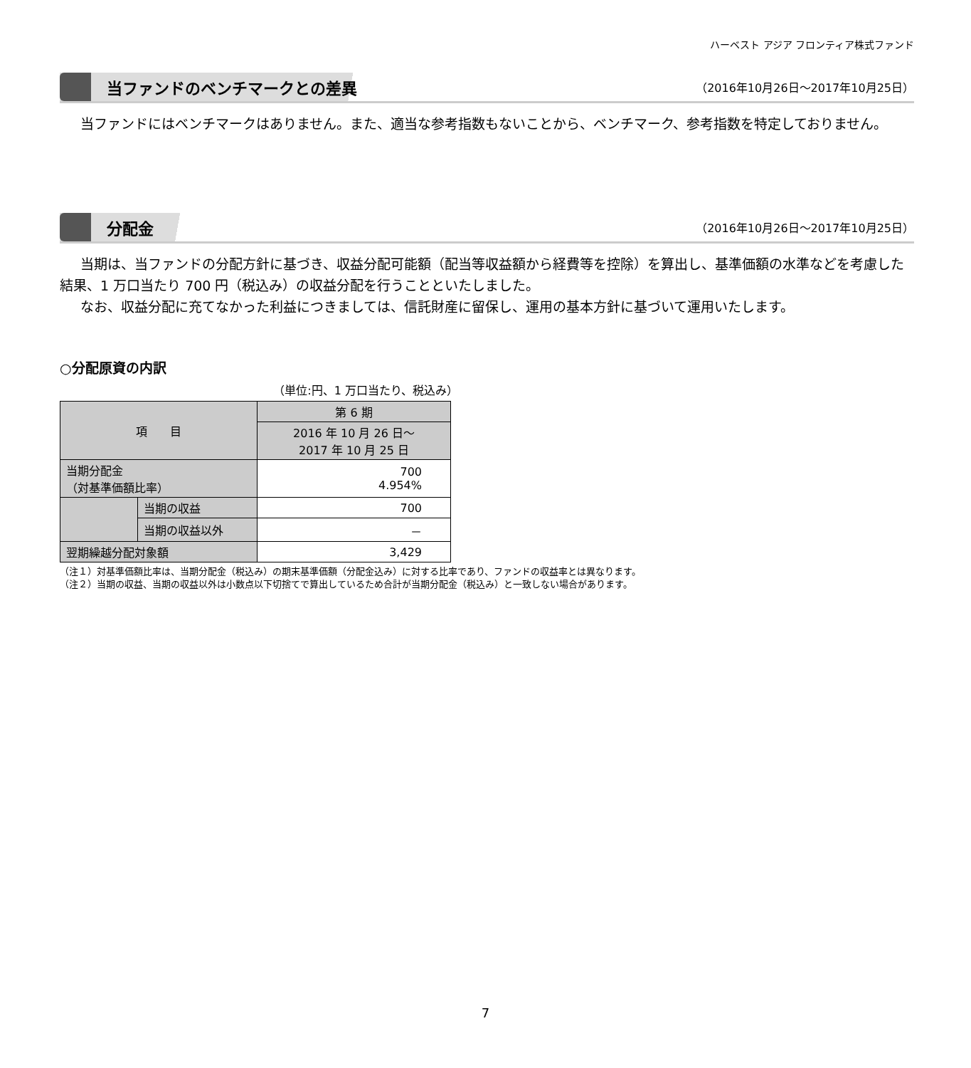ハーベスト アジア フロンティア株式ファンド
当ファンドのベンチマークとの差異
（2016年10月26日～2017年10月25日）
当ファンドにはベンチマークはありません。また、適当な参考指数もないことから、ベンチマーク、参考指数を特定しておりません。
分配金
（2016年10月26日～2017年10月25日）
当期は、当ファンドの分配方針に基づき、収益分配可能額（配当等収益額から経費等を控除）を算出し、基準価額の水準などを考慮した結果、1 万口当たり 700 円（税込み）の収益分配を行うことといたしました。
なお、収益分配に充てなかった利益につきましては、信託財産に留保し、運用の基本方針に基づいて運用いたします。
○分配原資の内訳
（単位:円、1 万口当たり、税込み）
| 項 目 | | 第 6 期 |
| --- | --- | --- |
| | | 2016 年 10 月 26 日～ 2017 年 10 月 25 日 |
| 当期分配金 （対基準価額比率） | | 700 4.954% |
| | 当期の収益 | 700 |
| | 当期の収益以外 | － |
| 翌期繰越分配対象額 | | 3,429 |
（注１）対基準価額比率は、当期分配金（税込み）の期末基準価額（分配金込み）に対する比率であり、ファンドの収益率とは異なります。
（注２）当期の収益、当期の収益以外は小数点以下切捨てで算出しているため合計が当期分配金（税込み）と一致しない場合があります。
7